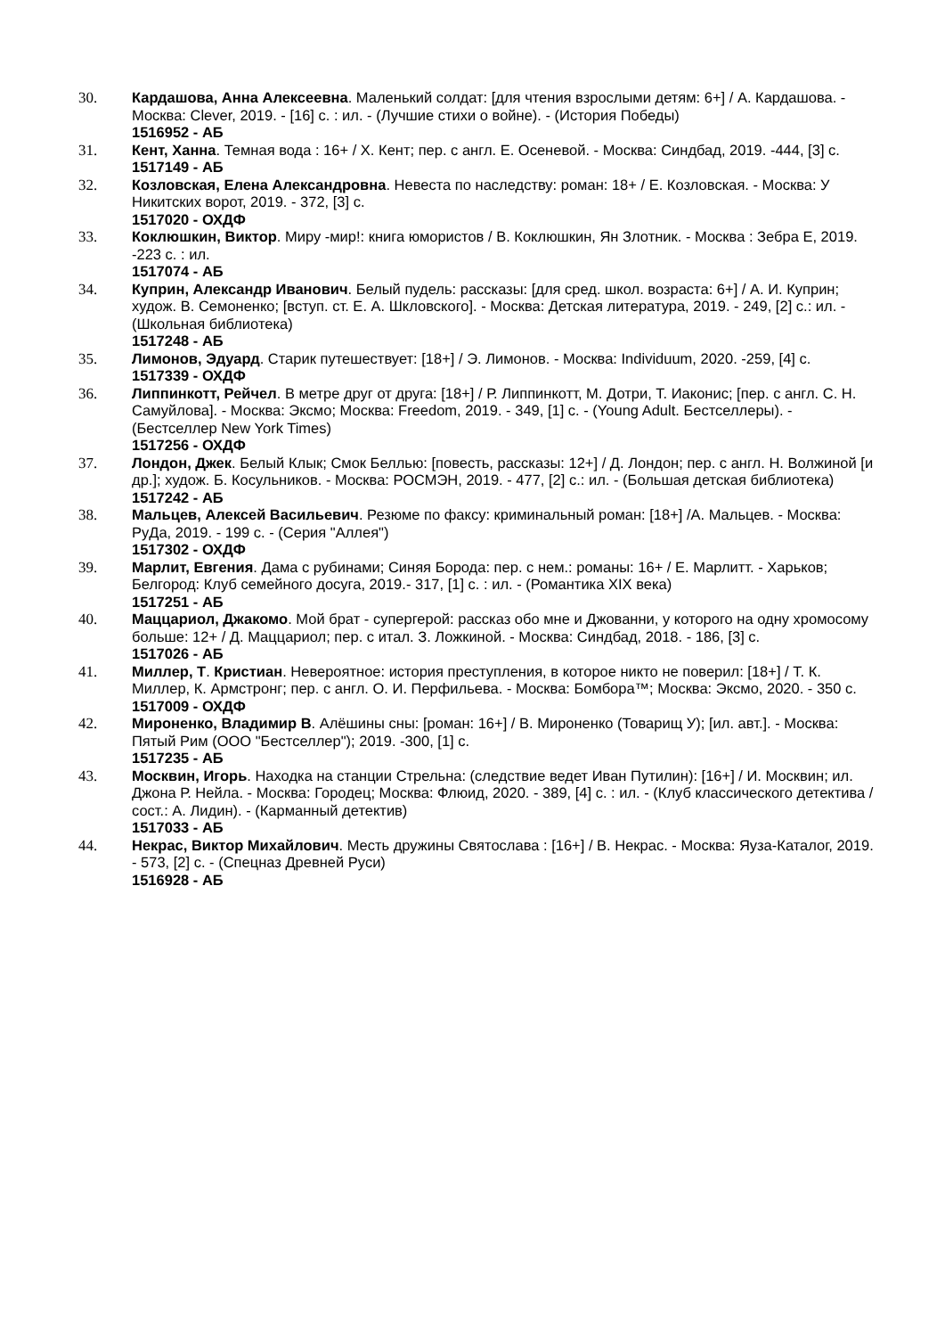30. Кардашова, Анна Алексеевна. Маленький солдат: [для чтения взрослыми детям: 6+] / А. Кардашова. - Москва: Clever, 2019. - [16] с. : ил. - (Лучшие стихи о войне). - (История Победы)
1516952 - АБ
31. Кент, Ханна. Темная вода : 16+ / Х. Кент; пер. с англ. Е. Осеневой. - Москва: Синдбад, 2019. -444, [3] с.
1517149 - АБ
32. Козловская, Елена Александровна. Невеста по наследству: роман: 18+ / Е. Козловская. - Москва: У Никитских ворот, 2019. - 372, [3] с.
1517020 - ОХДФ
33. Коклюшкин, Виктор. Миру -мир!: книга юмористов / В. Коклюшкин, Ян Злотник. - Москва : Зебра Е, 2019. -223 с. : ил.
1517074 - АБ
34. Куприн, Александр Иванович. Белый пудель: рассказы: [для сред. школ. возраста: 6+] / А. И. Куприн; худож. В. Семоненко; [вступ. ст. Е. А. Шкловского]. - Москва: Детская литература, 2019. - 249, [2] с.: ил. - (Школьная библиотека)
1517248 - АБ
35. Лимонов, Эдуард. Старик путешествует: [18+] / Э. Лимонов. - Москва: Individuum, 2020. -259, [4] с.
1517339 - ОХДФ
36. Липпинкотт, Рейчел. В метре друг от друга: [18+] / Р. Липпинкотт, М. Дотри, Т. Иаконис; [пер. с англ. С. Н. Самуйлова]. - Москва: Эксмо; Москва: Freedom, 2019. - 349, [1] с. - (Young Adult. Бестселлеры). - (Бестселлер New York Times)
1517256 - ОХДФ
37. Лондон, Джек. Белый Клык; Смок Беллью: [повесть, рассказы: 12+] / Д. Лондон; пер. с англ. Н. Волжиной [и др.]; худож. Б. Косульников. - Москва: РОСМЭН, 2019. - 477, [2] с.: ил. - (Большая детская библиотека)
1517242 - АБ
38. Мальцев, Алексей Васильевич. Резюме по факсу: криминальный роман: [18+] /А. Мальцев. - Москва: РуДа, 2019. - 199 с. - (Серия "Аллея")
1517302 - ОХДФ
39. Марлит, Евгения. Дама с рубинами; Синяя Борода: пер. с нем.: романы: 16+ / Е. Марлитт. - Харьков; Белгород: Клуб семейного досуга, 2019.- 317, [1] с. : ил. - (Романтика XIX века)
1517251 - АБ
40. Маццариол, Джакомо. Мой брат - супергерой: рассказ обо мне и Джованни, у которого на одну хромосому больше: 12+ / Д. Маццариол; пер. с итал. З. Ложкиной. - Москва: Синдбад, 2018. - 186, [3] с.
1517026 - АБ
41. Миллер, Т. Кристиан. Невероятное: история преступления, в которое никто не поверил: [18+] / Т. К. Миллер, К. Армстронг; пер. с англ. О. И. Перфильева. - Москва: Бомбора™; Москва: Эксмо, 2020. - 350 с.
1517009 - ОХДФ
42. Мироненко, Владимир В. Алёшины сны: [роман: 16+] / В. Мироненко (Товарищ У); [ил. авт.]. - Москва: Пятый Рим (ООО "Бестселлер"); 2019. -300, [1] с.
1517235 - АБ
43. Москвин, Игорь. Находка на станции Стрельна: (следствие ведет Иван Путилин): [16+] / И. Москвин; ил. Джона Р. Нейла. - Москва: Городец; Москва: Флюид, 2020. - 389, [4] с. : ил. - (Клуб классического детектива / сост.: А. Лидин). - (Карманный детектив)
1517033 - АБ
44. Некрас, Виктор Михайлович. Месть дружины Святослава : [16+] / В. Некрас. - Москва: Яуза-Каталог, 2019. - 573, [2] с. - (Спецназ Древней Руси)
1516928 - АБ